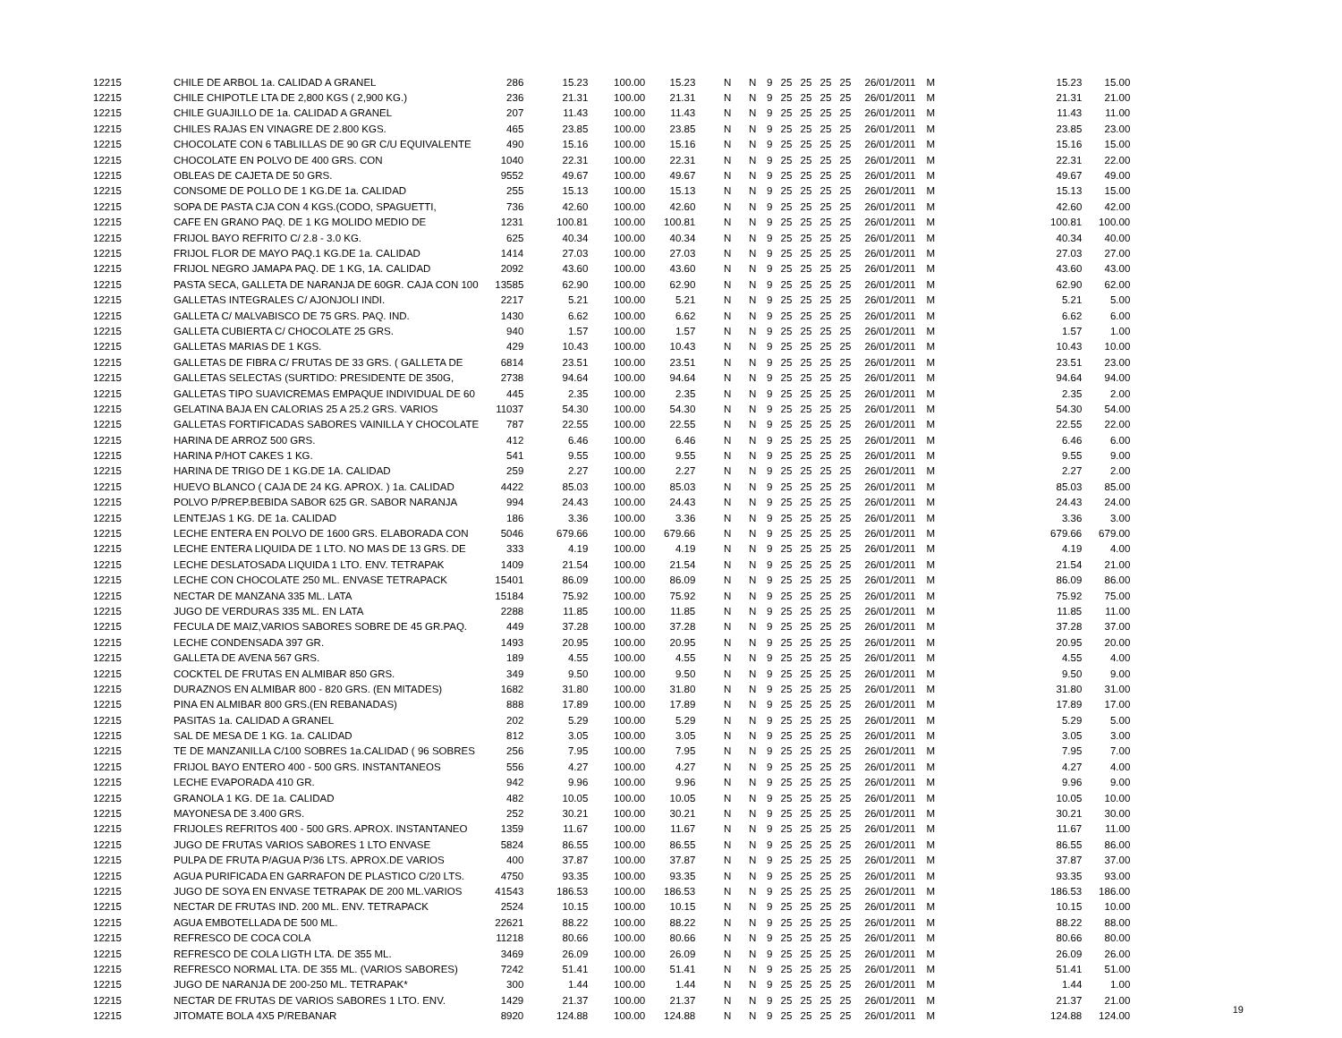| 12215 | CHILE DE ARBOL 1a. CALIDAD A GRANEL | 286 | 15.23 | 100.00 | 15.23 | N | N | 9 | 25 | 25 | 25 | 25 | 26/01/2011 | M | 15.23 | 15.00 |
| 12215 | CHILE CHIPOTLE LTA DE 2,800 KGS ( 2,900 KG.) | 236 | 21.31 | 100.00 | 21.31 | N | N | 9 | 25 | 25 | 25 | 25 | 26/01/2011 | M | 21.31 | 21.00 |
| 12215 | CHILE GUAJILLO DE 1a. CALIDAD A GRANEL | 207 | 11.43 | 100.00 | 11.43 | N | N | 9 | 25 | 25 | 25 | 25 | 26/01/2011 | M | 11.43 | 11.00 |
| 12215 | CHILES RAJAS EN VINAGRE DE 2.800 KGS. | 465 | 23.85 | 100.00 | 23.85 | N | N | 9 | 25 | 25 | 25 | 25 | 26/01/2011 | M | 23.85 | 23.00 |
| 12215 | CHOCOLATE CON 6 TABLILLAS DE 90 GR C/U EQUIVALENTE | 490 | 15.16 | 100.00 | 15.16 | N | N | 9 | 25 | 25 | 25 | 25 | 26/01/2011 | M | 15.16 | 15.00 |
| 12215 | CHOCOLATE EN POLVO DE 400 GRS. CON | 1040 | 22.31 | 100.00 | 22.31 | N | N | 9 | 25 | 25 | 25 | 25 | 26/01/2011 | M | 22.31 | 22.00 |
| 12215 | OBLEAS DE CAJETA DE 50 GRS. | 9552 | 49.67 | 100.00 | 49.67 | N | N | 9 | 25 | 25 | 25 | 25 | 26/01/2011 | M | 49.67 | 49.00 |
| 12215 | CONSOME DE POLLO DE 1 KG.DE 1a. CALIDAD | 255 | 15.13 | 100.00 | 15.13 | N | N | 9 | 25 | 25 | 25 | 25 | 26/01/2011 | M | 15.13 | 15.00 |
| 12215 | SOPA DE PASTA CJA CON 4 KGS.(CODO, SPAGUETTI, | 736 | 42.60 | 100.00 | 42.60 | N | N | 9 | 25 | 25 | 25 | 25 | 26/01/2011 | M | 42.60 | 42.00 |
| 12215 | CAFE EN GRANO PAQ. DE 1 KG MOLIDO MEDIO DE | 1231 | 100.81 | 100.00 | 100.81 | N | N | 9 | 25 | 25 | 25 | 25 | 26/01/2011 | M | 100.81 | 100.00 |
| 12215 | FRIJOL BAYO REFRITO C/ 2.8 - 3.0 KG. | 625 | 40.34 | 100.00 | 40.34 | N | N | 9 | 25 | 25 | 25 | 25 | 26/01/2011 | M | 40.34 | 40.00 |
| 12215 | FRIJOL FLOR DE MAYO PAQ.1 KG.DE 1a. CALIDAD | 1414 | 27.03 | 100.00 | 27.03 | N | N | 9 | 25 | 25 | 25 | 25 | 26/01/2011 | M | 27.03 | 27.00 |
| 12215 | FRIJOL NEGRO JAMAPA PAQ. DE 1 KG, 1A. CALIDAD | 2092 | 43.60 | 100.00 | 43.60 | N | N | 9 | 25 | 25 | 25 | 25 | 26/01/2011 | M | 43.60 | 43.00 |
| 12215 | PASTA SECA, GALLETA DE NARANJA DE 60GR. CAJA CON 100 | 13585 | 62.90 | 100.00 | 62.90 | N | N | 9 | 25 | 25 | 25 | 25 | 26/01/2011 | M | 62.90 | 62.00 |
| 12215 | GALLETAS INTEGRALES C/ AJONJOLI INDI. | 2217 | 5.21 | 100.00 | 5.21 | N | N | 9 | 25 | 25 | 25 | 25 | 26/01/2011 | M | 5.21 | 5.00 |
| 12215 | GALLETA C/ MALVABISCO DE 75 GRS. PAQ. IND. | 1430 | 6.62 | 100.00 | 6.62 | N | N | 9 | 25 | 25 | 25 | 25 | 26/01/2011 | M | 6.62 | 6.00 |
| 12215 | GALLETA CUBIERTA C/ CHOCOLATE 25 GRS. | 940 | 1.57 | 100.00 | 1.57 | N | N | 9 | 25 | 25 | 25 | 25 | 26/01/2011 | M | 1.57 | 1.00 |
| 12215 | GALLETAS MARIAS DE 1 KGS. | 429 | 10.43 | 100.00 | 10.43 | N | N | 9 | 25 | 25 | 25 | 25 | 26/01/2011 | M | 10.43 | 10.00 |
| 12215 | GALLETAS DE FIBRA C/ FRUTAS DE 33 GRS. ( GALLETA DE | 6814 | 23.51 | 100.00 | 23.51 | N | N | 9 | 25 | 25 | 25 | 25 | 26/01/2011 | M | 23.51 | 23.00 |
| 12215 | GALLETAS SELECTAS (SURTIDO: PRESIDENTE DE 350G, | 2738 | 94.64 | 100.00 | 94.64 | N | N | 9 | 25 | 25 | 25 | 25 | 26/01/2011 | M | 94.64 | 94.00 |
| 12215 | GALLETAS TIPO SUAVICREMAS EMPAQUE INDIVIDUAL DE 60 | 445 | 2.35 | 100.00 | 2.35 | N | N | 9 | 25 | 25 | 25 | 25 | 26/01/2011 | M | 2.35 | 2.00 |
| 12215 | GELATINA BAJA EN CALORIAS 25 A 25.2 GRS. VARIOS | 11037 | 54.30 | 100.00 | 54.30 | N | N | 9 | 25 | 25 | 25 | 25 | 26/01/2011 | M | 54.30 | 54.00 |
| 12215 | GALLETAS FORTIFICADAS SABORES VAINILLA Y CHOCOLATE | 787 | 22.55 | 100.00 | 22.55 | N | N | 9 | 25 | 25 | 25 | 25 | 26/01/2011 | M | 22.55 | 22.00 |
| 12215 | HARINA DE ARROZ 500 GRS. | 412 | 6.46 | 100.00 | 6.46 | N | N | 9 | 25 | 25 | 25 | 25 | 26/01/2011 | M | 6.46 | 6.00 |
| 12215 | HARINA P/HOT CAKES 1 KG. | 541 | 9.55 | 100.00 | 9.55 | N | N | 9 | 25 | 25 | 25 | 25 | 26/01/2011 | M | 9.55 | 9.00 |
| 12215 | HARINA DE TRIGO DE 1 KG.DE 1A. CALIDAD | 259 | 2.27 | 100.00 | 2.27 | N | N | 9 | 25 | 25 | 25 | 25 | 26/01/2011 | M | 2.27 | 2.00 |
| 12215 | HUEVO BLANCO ( CAJA DE 24 KG. APROX. ) 1a. CALIDAD | 4422 | 85.03 | 100.00 | 85.03 | N | N | 9 | 25 | 25 | 25 | 25 | 26/01/2011 | M | 85.03 | 85.00 |
| 12215 | POLVO P/PREP.BEBIDA SABOR 625 GR. SABOR NARANJA | 994 | 24.43 | 100.00 | 24.43 | N | N | 9 | 25 | 25 | 25 | 25 | 26/01/2011 | M | 24.43 | 24.00 |
| 12215 | LENTEJAS 1 KG. DE 1a. CALIDAD | 186 | 3.36 | 100.00 | 3.36 | N | N | 9 | 25 | 25 | 25 | 25 | 26/01/2011 | M | 3.36 | 3.00 |
| 12215 | LECHE ENTERA EN POLVO DE 1600 GRS. ELABORADA CON | 5046 | 679.66 | 100.00 | 679.66 | N | N | 9 | 25 | 25 | 25 | 25 | 26/01/2011 | M | 679.66 | 679.00 |
| 12215 | LECHE ENTERA LIQUIDA DE 1 LTO. NO MAS DE 13 GRS. DE | 333 | 4.19 | 100.00 | 4.19 | N | N | 9 | 25 | 25 | 25 | 25 | 26/01/2011 | M | 4.19 | 4.00 |
| 12215 | LECHE DESLATOSADA LIQUIDA 1 LTO. ENV. TETRAPAK | 1409 | 21.54 | 100.00 | 21.54 | N | N | 9 | 25 | 25 | 25 | 25 | 26/01/2011 | M | 21.54 | 21.00 |
| 12215 | LECHE CON CHOCOLATE 250 ML. ENVASE TETRAPACK | 15401 | 86.09 | 100.00 | 86.09 | N | N | 9 | 25 | 25 | 25 | 25 | 26/01/2011 | M | 86.09 | 86.00 |
| 12215 | NECTAR DE MANZANA 335 ML. LATA | 15184 | 75.92 | 100.00 | 75.92 | N | N | 9 | 25 | 25 | 25 | 25 | 26/01/2011 | M | 75.92 | 75.00 |
| 12215 | JUGO DE VERDURAS 335 ML. EN LATA | 2288 | 11.85 | 100.00 | 11.85 | N | N | 9 | 25 | 25 | 25 | 25 | 26/01/2011 | M | 11.85 | 11.00 |
| 12215 | FECULA DE MAIZ,VARIOS SABORES SOBRE DE 45 GR.PAQ. | 449 | 37.28 | 100.00 | 37.28 | N | N | 9 | 25 | 25 | 25 | 25 | 26/01/2011 | M | 37.28 | 37.00 |
| 12215 | LECHE CONDENSADA 397 GR. | 1493 | 20.95 | 100.00 | 20.95 | N | N | 9 | 25 | 25 | 25 | 25 | 26/01/2011 | M | 20.95 | 20.00 |
| 12215 | GALLETA DE AVENA 567 GRS. | 189 | 4.55 | 100.00 | 4.55 | N | N | 9 | 25 | 25 | 25 | 25 | 26/01/2011 | M | 4.55 | 4.00 |
| 12215 | COCKTEL DE FRUTAS EN ALMIBAR 850 GRS. | 349 | 9.50 | 100.00 | 9.50 | N | N | 9 | 25 | 25 | 25 | 25 | 26/01/2011 | M | 9.50 | 9.00 |
| 12215 | DURAZNOS EN ALMIBAR 800 - 820 GRS. (EN MITADES) | 1682 | 31.80 | 100.00 | 31.80 | N | N | 9 | 25 | 25 | 25 | 25 | 26/01/2011 | M | 31.80 | 31.00 |
| 12215 | PINA EN ALMIBAR 800 GRS.(EN REBANADAS) | 888 | 17.89 | 100.00 | 17.89 | N | N | 9 | 25 | 25 | 25 | 25 | 26/01/2011 | M | 17.89 | 17.00 |
| 12215 | PASITAS 1a. CALIDAD A GRANEL | 202 | 5.29 | 100.00 | 5.29 | N | N | 9 | 25 | 25 | 25 | 25 | 26/01/2011 | M | 5.29 | 5.00 |
| 12215 | SAL DE MESA DE 1 KG. 1a. CALIDAD | 812 | 3.05 | 100.00 | 3.05 | N | N | 9 | 25 | 25 | 25 | 25 | 26/01/2011 | M | 3.05 | 3.00 |
| 12215 | TE DE MANZANILLA C/100 SOBRES 1a.CALIDAD ( 96 SOBRES | 256 | 7.95 | 100.00 | 7.95 | N | N | 9 | 25 | 25 | 25 | 25 | 26/01/2011 | M | 7.95 | 7.00 |
| 12215 | FRIJOL BAYO ENTERO 400 - 500 GRS. INSTANTANEOS | 556 | 4.27 | 100.00 | 4.27 | N | N | 9 | 25 | 25 | 25 | 25 | 26/01/2011 | M | 4.27 | 4.00 |
| 12215 | LECHE EVAPORADA 410 GR. | 942 | 9.96 | 100.00 | 9.96 | N | N | 9 | 25 | 25 | 25 | 25 | 26/01/2011 | M | 9.96 | 9.00 |
| 12215 | GRANOLA 1 KG. DE 1a. CALIDAD | 482 | 10.05 | 100.00 | 10.05 | N | N | 9 | 25 | 25 | 25 | 25 | 26/01/2011 | M | 10.05 | 10.00 |
| 12215 | MAYONESA DE 3.400 GRS. | 252 | 30.21 | 100.00 | 30.21 | N | N | 9 | 25 | 25 | 25 | 25 | 26/01/2011 | M | 30.21 | 30.00 |
| 12215 | FRIJOLES REFRITOS 400 - 500 GRS. APROX. INSTANTANEO | 1359 | 11.67 | 100.00 | 11.67 | N | N | 9 | 25 | 25 | 25 | 25 | 26/01/2011 | M | 11.67 | 11.00 |
| 12215 | JUGO DE FRUTAS VARIOS SABORES 1 LTO ENVASE | 5824 | 86.55 | 100.00 | 86.55 | N | N | 9 | 25 | 25 | 25 | 25 | 26/01/2011 | M | 86.55 | 86.00 |
| 12215 | PULPA DE FRUTA P/AGUA P/36 LTS. APROX.DE VARIOS | 400 | 37.87 | 100.00 | 37.87 | N | N | 9 | 25 | 25 | 25 | 25 | 26/01/2011 | M | 37.87 | 37.00 |
| 12215 | AGUA PURIFICADA EN GARRAFON DE PLASTICO C/20 LTS. | 4750 | 93.35 | 100.00 | 93.35 | N | N | 9 | 25 | 25 | 25 | 25 | 26/01/2011 | M | 93.35 | 93.00 |
| 12215 | JUGO DE SOYA EN ENVASE TETRAPAK DE 200 ML.VARIOS | 41543 | 186.53 | 100.00 | 186.53 | N | N | 9 | 25 | 25 | 25 | 25 | 26/01/2011 | M | 186.53 | 186.00 |
| 12215 | NECTAR DE FRUTAS IND. 200 ML. ENV. TETRAPACK | 2524 | 10.15 | 100.00 | 10.15 | N | N | 9 | 25 | 25 | 25 | 25 | 26/01/2011 | M | 10.15 | 10.00 |
| 12215 | AGUA EMBOTELLADA DE 500 ML. | 22621 | 88.22 | 100.00 | 88.22 | N | N | 9 | 25 | 25 | 25 | 25 | 26/01/2011 | M | 88.22 | 88.00 |
| 12215 | REFRESCO DE COCA COLA | 11218 | 80.66 | 100.00 | 80.66 | N | N | 9 | 25 | 25 | 25 | 25 | 26/01/2011 | M | 80.66 | 80.00 |
| 12215 | REFRESCO DE COLA LIGTH LTA. DE 355 ML. | 3469 | 26.09 | 100.00 | 26.09 | N | N | 9 | 25 | 25 | 25 | 25 | 26/01/2011 | M | 26.09 | 26.00 |
| 12215 | REFRESCO NORMAL LTA. DE 355 ML. (VARIOS SABORES) | 7242 | 51.41 | 100.00 | 51.41 | N | N | 9 | 25 | 25 | 25 | 25 | 26/01/2011 | M | 51.41 | 51.00 |
| 12215 | JUGO DE NARANJA DE 200-250 ML. TETRAPAK* | 300 | 1.44 | 100.00 | 1.44 | N | N | 9 | 25 | 25 | 25 | 25 | 26/01/2011 | M | 1.44 | 1.00 |
| 12215 | NECTAR DE FRUTAS DE VARIOS SABORES 1 LTO. ENV. | 1429 | 21.37 | 100.00 | 21.37 | N | N | 9 | 25 | 25 | 25 | 25 | 26/01/2011 | M | 21.37 | 21.00 |
| 12215 | JITOMATE BOLA 4X5 P/REBANAR | 8920 | 124.88 | 100.00 | 124.88 | N | N | 9 | 25 | 25 | 25 | 25 | 26/01/2011 | M | 124.88 | 124.00 |
19